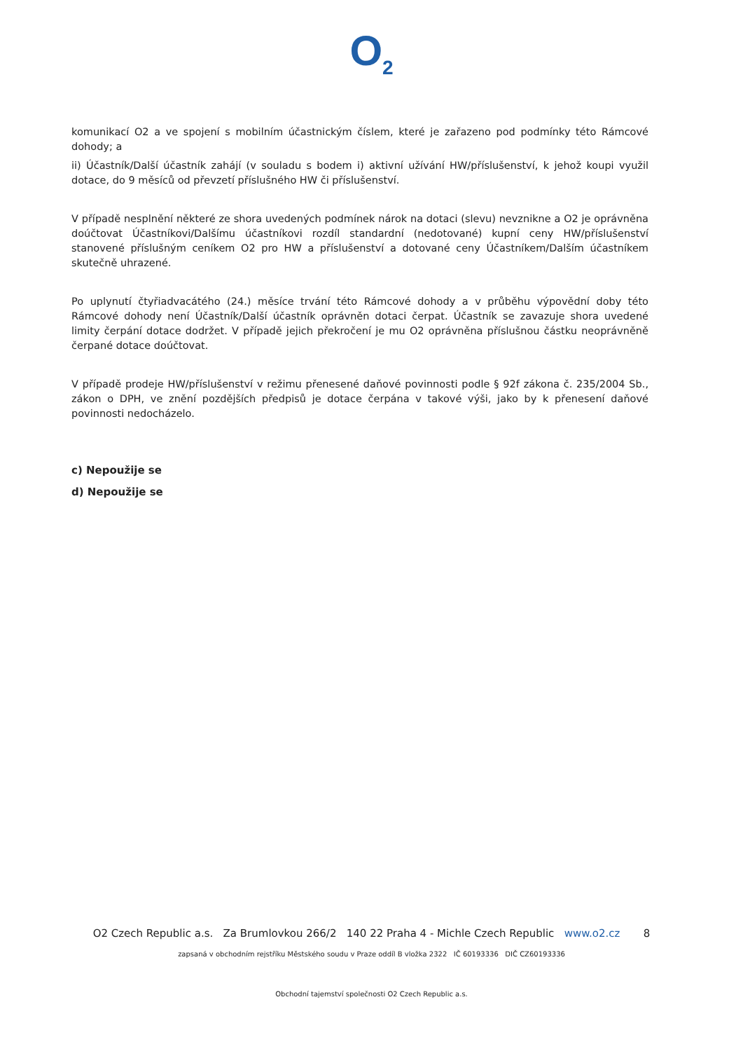O<sub>2</sub>
komunikací O2 a ve spojení s mobilním účastnickým číslem, které je zařazeno pod podmínky této Rámcové dohody; a
ii) Účastník/Další účastník zahájí (v souladu s bodem i) aktivní užívání HW/příslušenství, k jehož koupi využil dotace, do 9 měsíců od převzetí příslušného HW či příslušenství.
V případě nesplnění některé ze shora uvedených podmínek nárok na dotaci (slevu) nevznikne a O2 je oprávněna doúčtovat Účastníkovi/Dalšímu účastníkovi rozdíl standardní (nedotované) kupní ceny HW/příslušenství stanovené příslušným ceníkem O2 pro HW a příslušenství a dotované ceny Účastníkem/Dalším účastníkem skutečně uhrazené.
Po uplynutí čtyřiadvacátého (24.) měsíce trvání této Rámcové dohody a v průběhu výpovědní doby této Rámcové dohody není Účastník/Další účastník oprávněn dotaci čerpat. Účastník se zavazuje shora uvedené limity čerpání dotace dodržet. V případě jejich překročení je mu O2 oprávněna příslušnou částku neoprávněně čerpané dotace doúčtovat.
V případě prodeje HW/příslušenství v režimu přenesené daňové povinnosti podle § 92f zákona č. 235/2004 Sb., zákon o DPH, ve znění pozdějších předpisů je dotace čerpána v takové výši, jako by k přenesení daňové povinnosti nedocházelo.
c) Nepoužije se
d) Nepoužije se
O2 Czech Republic a.s. Za Brumlovkou 266/2 140 22 Praha 4 - Michle Czech Republic www.o2.cz 8
zapsaná v obchodním rejstříku Městského soudu v Praze oddíl B vložka 2322 IČ 60193336 DIČ CZ60193336
Obchodní tajemství společnosti O2 Czech Republic a.s.